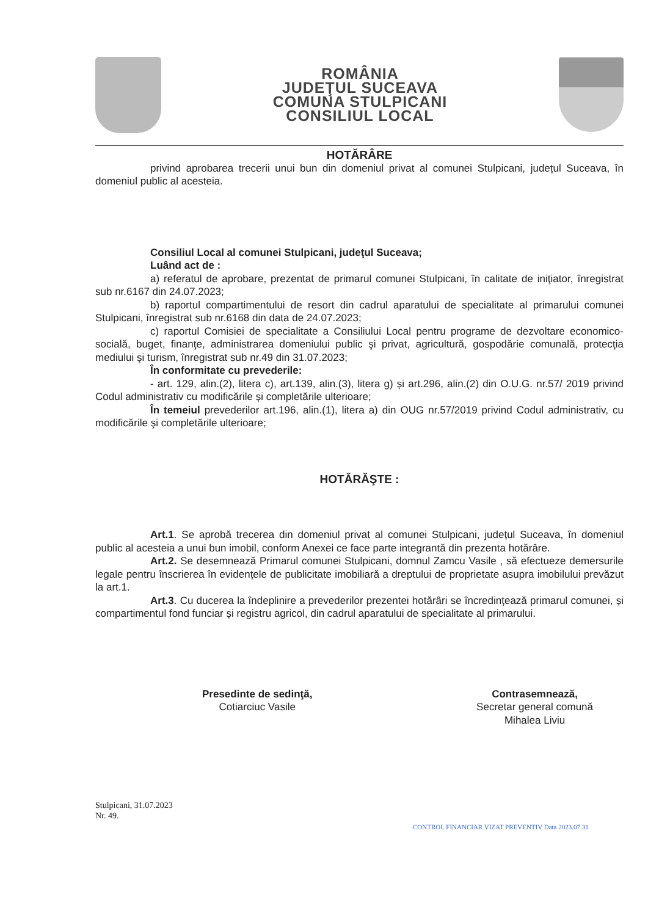ROMÂNIA
JUDEŢUL SUCEAVA
COMUNA STULPICANI
CONSILIUL LOCAL
HOTĂRÂRE
privind aprobarea trecerii unui bun din domeniul privat al comunei Stulpicani, județul Suceava, în domeniul public al acesteia.
Consiliul Local al comunei Stulpicani, judeţul Suceava;
Luând act de :
a) referatul de aprobare, prezentat de primarul comunei Stulpicani, în calitate de iniţiator, înregistrat sub nr.6167 din 24.07.2023;
b) raportul compartimentului de resort din cadrul aparatului de specialitate al primarului comunei Stulpicani, înregistrat sub nr.6168 din data de 24.07.2023;
c) raportul Comisiei de specialitate a Consiliului Local pentru programe de dezvoltare economico-socială, buget, finanţe, administrarea domeniului public şi privat, agricultură, gospodărie comunală, protecţia mediului şi turism, înregistrat sub nr.49 din 31.07.2023;
În conformitate cu prevederile:
- art. 129, alin.(2), litera c), art.139, alin.(3), litera g) și art.296, alin.(2) din O.U.G. nr.57/ 2019 privind Codul administrativ cu modificările și completările ulterioare;
În temeiul prevederilor art.196, alin.(1), litera a) din OUG nr.57/2019 privind Codul administrativ, cu modificările şi completările ulterioare;
HOTĂRĂŞTE :
Art.1. Se aprobă trecerea din domeniul privat al comunei Stulpicani, județul Suceava, în domeniul public al acesteia a unui bun imobil, conform Anexei ce face parte integrantă din prezenta hotărâre.
Art.2. Se desemnează Primarul comunei Stulpicani, domnul Zamcu Vasile , să efectueze demersurile legale pentru înscrierea în evidențele de publicitate imobiliară a dreptului de proprietate asupra imobilului prevăzut la art.1.
Art.3. Cu ducerea la îndeplinire a prevederilor prezentei hotărâri se încredințează primarul comunei, și compartimentul fond funciar și registru agricol, din cadrul aparatului de specialitate al primarului.
Presedinte de sedinţă,
Cotiarciuc Vasile
Contrasemnează,
Secretar general comună
Mihalea Liviu
Stulpicani, 31.07.2023
Nr. 49.
CONTROL FINANCIAR VIZAT PREVENTIV Data 2023.07.31